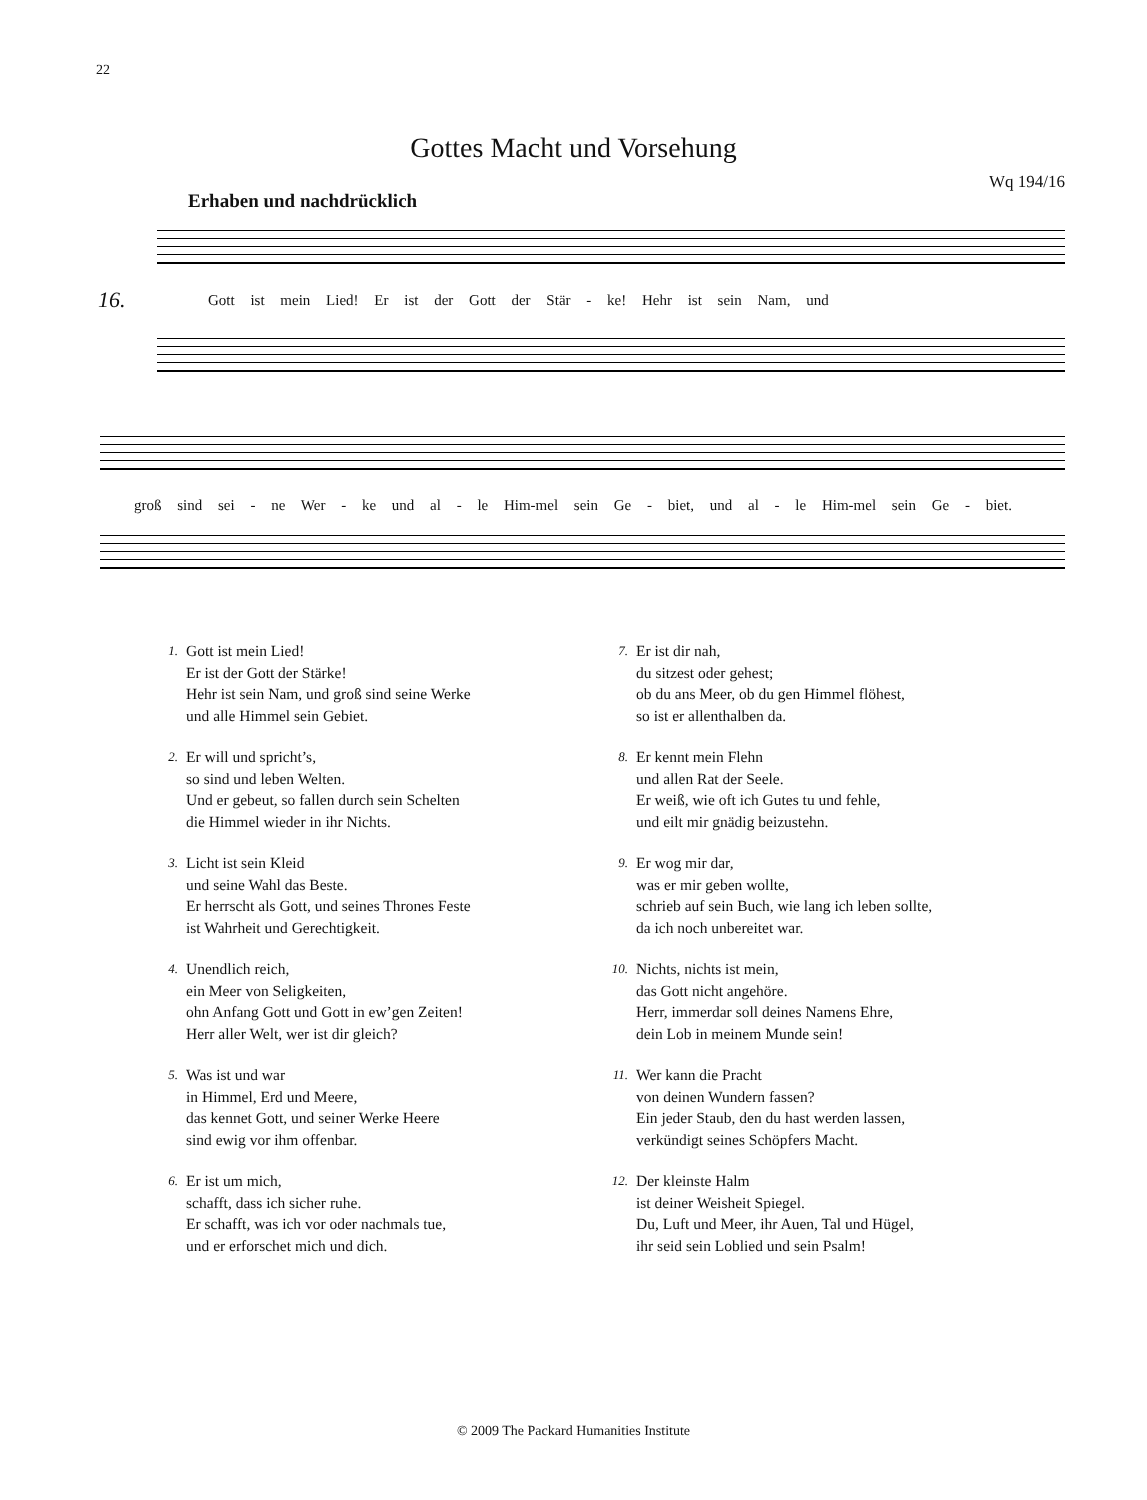22
Gottes Macht und Vorsehung
Wq 194/16
Erhaben und nachdrücklich
16. Gott ist mein Lied! Er ist der Gott der Stär - ke! Hehr ist sein Nam, und
groß sind sei - ne Wer - ke und al - le Him-mel sein Ge - biet, und al - le Him-mel sein Ge - biet.
1.
Gott ist mein Lied!
Er ist der Gott der Stärke!
Hehr ist sein Nam, und groß sind seine Werke
und alle Himmel sein Gebiet.
2.
Er will und spricht’s,
so sind und leben Welten.
Und er gebeut, so fallen durch sein Schelten
die Himmel wieder in ihr Nichts.
3.
Licht ist sein Kleid
und seine Wahl das Beste.
Er herrscht als Gott, und seines Thrones Feste
ist Wahrheit und Gerechtigkeit.
4.
Unendlich reich,
ein Meer von Seligkeiten,
ohn Anfang Gott und Gott in ew’gen Zeiten!
Herr aller Welt, wer ist dir gleich?
5.
Was ist und war
in Himmel, Erd und Meere,
das kennet Gott, und seiner Werke Heere
sind ewig vor ihm offenbar.
6.
Er ist um mich,
schafft, dass ich sicher ruhe.
Er schafft, was ich vor oder nachmals tue,
und er erforschet mich und dich.
7.
Er ist dir nah,
du sitzest oder gehest;
ob du ans Meer, ob du gen Himmel flöhest,
so ist er allenthalben da.
8.
Er kennt mein Flehn
und allen Rat der Seele.
Er weiß, wie oft ich Gutes tu und fehle,
und eilt mir gnädig beizustehn.
9.
Er wog mir dar,
was er mir geben wollte,
schrieb auf sein Buch, wie lang ich leben sollte,
da ich noch unbereitet war.
10.
Nichts, nichts ist mein,
das Gott nicht angehöre.
Herr, immerdar soll deines Namens Ehre,
dein Lob in meinem Munde sein!
11.
Wer kann die Pracht
von deinen Wundern fassen?
Ein jeder Staub, den du hast werden lassen,
verkündigt seines Schöpfers Macht.
12.
Der kleinste Halm
ist deiner Weisheit Spiegel.
Du, Luft und Meer, ihr Auen, Tal und Hügel,
ihr seid sein Loblied und sein Psalm!
© 2009 The Packard Humanities Institute